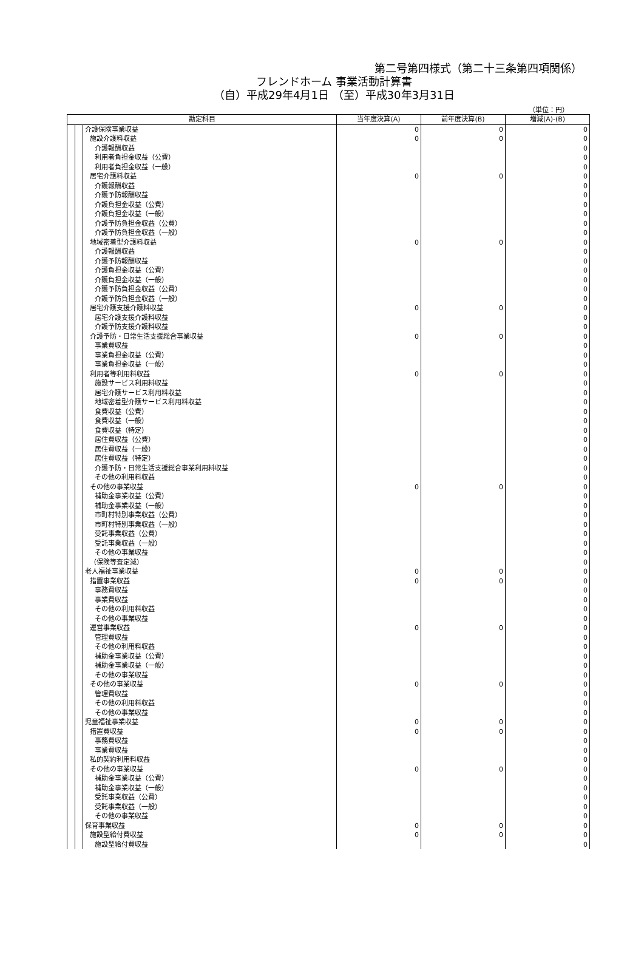第二号第四様式（第二十三条第四項関係）
フレンドホーム 事業活動計算書
（自）平成29年4月1日 （至）平成30年3月31日
（単位：円）
| 勘定科目 | | | 当年度決算(A) | 前年度決算(B) | 増減(A)-(B) |
| --- | --- | --- | --- | --- | --- |
| | | 介護保険事業収益 | 0 | 0 | 0 |
| | | 施設介護料収益 | 0 | 0 | 0 |
| | | 介護報酬収益 | | | 0 |
| | | 利用者負担金収益（公費） | | | 0 |
| | | 利用者負担金収益（一般） | | | 0 |
| | | 居宅介護料収益 | 0 | 0 | 0 |
| | | 介護報酬収益 | | | 0 |
| | | 介護予防報酬収益 | | | 0 |
| | | 介護負担金収益（公費） | | | 0 |
| | | 介護負担金収益（一般） | | | 0 |
| | | 介護予防負担金収益（公費） | | | 0 |
| | | 介護予防負担金収益（一般） | | | 0 |
| | | 地域密着型介護料収益 | 0 | 0 | 0 |
| | | 介護報酬収益 | | | 0 |
| | | 介護予防報酬収益 | | | 0 |
| | | 介護負担金収益（公費） | | | 0 |
| | | 介護負担金収益（一般） | | | 0 |
| | | 介護予防負担金収益（公費） | | | 0 |
| | | 介護予防負担金収益（一般） | | | 0 |
| | | 居宅介護支援介護料収益 | 0 | 0 | 0 |
| | | 居宅介護支援介護料収益 | | | 0 |
| | | 介護予防支援介護料収益 | | | 0 |
| | | 介護予防・日常生活支援総合事業収益 | 0 | 0 | 0 |
| | | 事業費収益 | | | 0 |
| | | 事業負担金収益（公費） | | | 0 |
| | | 事業負担金収益（一般） | | | 0 |
| | | 利用者等利用料収益 | 0 | 0 | 0 |
| | | 施設サービス利用料収益 | | | 0 |
| | | 居宅介護サービス利用料収益 | | | 0 |
| | | 地域密着型介護サービス利用料収益 | | | 0 |
| | | 食費収益（公費） | | | 0 |
| | | 食費収益（一般） | | | 0 |
| | | 食費収益（特定） | | | 0 |
| | | 居住費収益（公費） | | | 0 |
| | | 居住費収益（一般） | | | 0 |
| | | 居住費収益（特定） | | | 0 |
| | | 介護予防・日常生活支援総合事業利用料収益 | | | 0 |
| | | その他の利用料収益 | | | 0 |
| | | その他の事業収益 | 0 | 0 | 0 |
| | | 補助金事業収益（公費） | | | 0 |
| | | 補助金事業収益（一般） | | | 0 |
| | | 市町村特別事業収益（公費） | | | 0 |
| | | 市町村特別事業収益（一般） | | | 0 |
| | | 受託事業収益（公費） | | | 0 |
| | | 受託事業収益（一般） | | | 0 |
| | | その他の事業収益 | | | 0 |
| | | （保険等査定減） | | | 0 |
| | | 老人福祉事業収益 | 0 | 0 | 0 |
| | | 措置事業収益 | 0 | 0 | 0 |
| | | 事務費収益 | | | 0 |
| | | 事業費収益 | | | 0 |
| | | その他の利用料収益 | | | 0 |
| | | その他の事業収益 | | | 0 |
| | | 運営事業収益 | 0 | 0 | 0 |
| | | 管理費収益 | | | 0 |
| | | その他の利用料収益 | | | 0 |
| | | 補助金事業収益（公費） | | | 0 |
| | | 補助金事業収益（一般） | | | 0 |
| | | その他の事業収益 | | | 0 |
| | | その他の事業収益 | 0 | 0 | 0 |
| | | 管理費収益 | | | 0 |
| | | その他の利用料収益 | | | 0 |
| | | その他の事業収益 | | | 0 |
| | | 児童福祉事業収益 | 0 | 0 | 0 |
| | | 措置費収益 | 0 | 0 | 0 |
| | | 事務費収益 | | | 0 |
| | | 事業費収益 | | | 0 |
| | | 私的契約利用料収益 | | | 0 |
| | | その他の事業収益 | 0 | 0 | 0 |
| | | 補助金事業収益（公費） | | | 0 |
| | | 補助金事業収益（一般） | | | 0 |
| | | 受託事業収益（公費） | | | 0 |
| | | 受託事業収益（一般） | | | 0 |
| | | その他の事業収益 | | | 0 |
| | | 保育事業収益 | 0 | 0 | 0 |
| | | 施設型給付費収益 | 0 | 0 | 0 |
| | | 施設型給付費収益 | | | 0 |